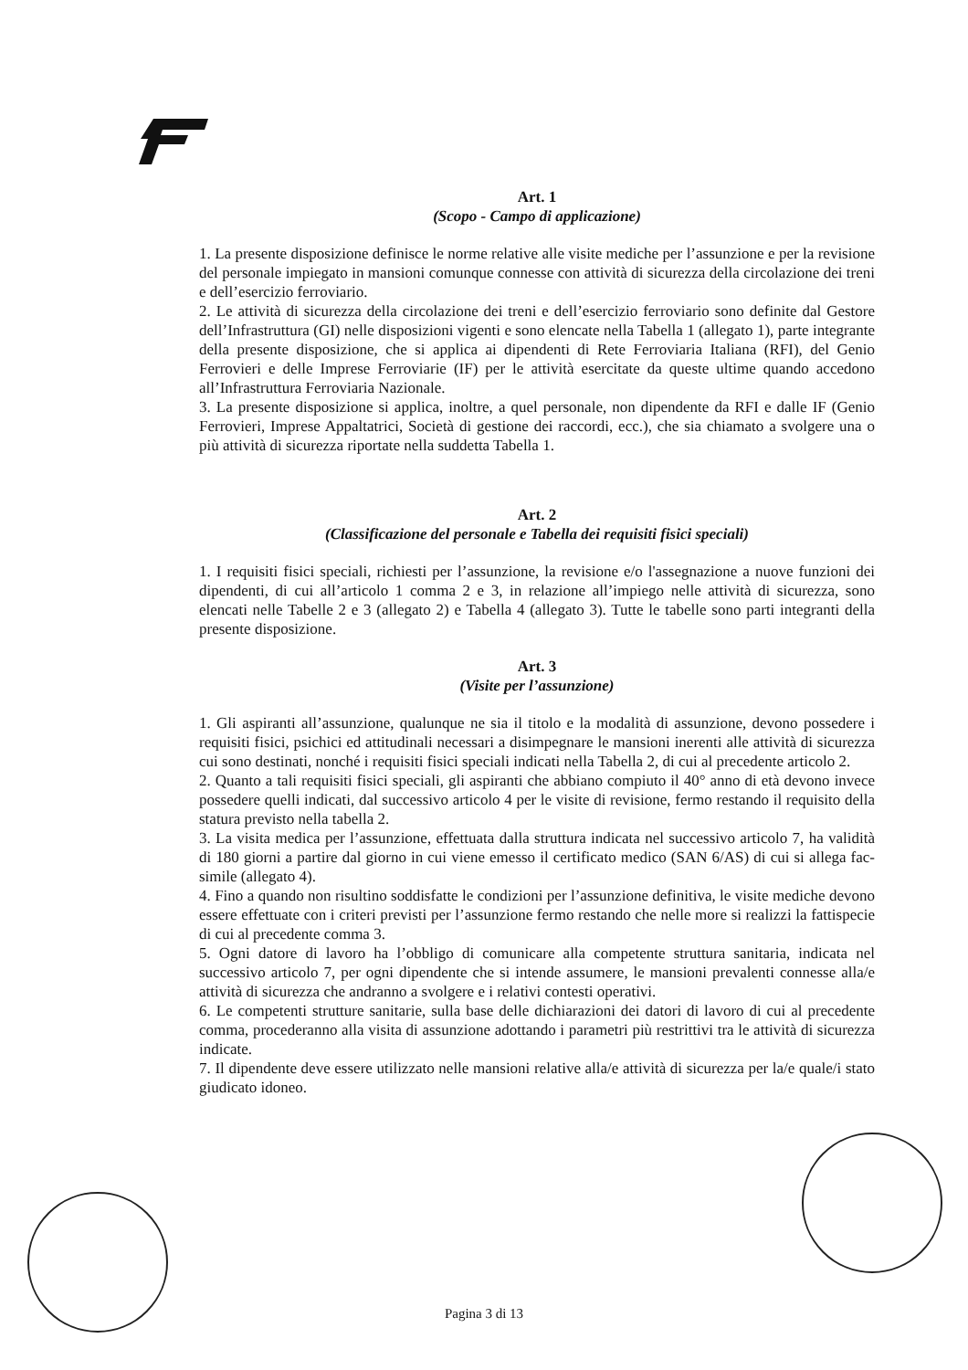Art. 1
(Scopo - Campo di applicazione)
1. La presente disposizione definisce le norme relative alle visite mediche per l’assunzione e per la revisione del personale impiegato in mansioni comunque connesse con attività di sicurezza della circolazione dei treni e dell’esercizio ferroviario.
2. Le attività di sicurezza della circolazione dei treni e dell’esercizio ferroviario sono definite dal Gestore dell’Infrastruttura (GI) nelle disposizioni vigenti e sono elencate nella Tabella 1 (allegato 1), parte integrante della presente disposizione, che si applica ai dipendenti di Rete Ferroviaria Italiana (RFI), del Genio Ferrovieri e delle Imprese Ferroviarie (IF) per le attività esercitate da queste ultime quando accedono all’Infrastruttura Ferroviaria Nazionale.
3. La presente disposizione si applica, inoltre, a quel personale, non dipendente da RFI e dalle IF (Genio Ferrovieri, Imprese Appaltatrici, Società di gestione dei raccordi, ecc.), che sia chiamato a svolgere una o più attività di sicurezza riportate nella suddetta Tabella 1.
Art. 2
(Classificazione del personale e Tabella dei requisiti fisici speciali)
1. I requisiti fisici speciali, richiesti per l’assunzione, la revisione e/o l'assegnazione a nuove funzioni dei dipendenti, di cui all’articolo 1 comma 2 e 3, in relazione all’impiego nelle attività di sicurezza, sono elencati nelle Tabelle 2 e 3 (allegato 2) e Tabella 4 (allegato 3). Tutte le tabelle sono parti integranti della presente disposizione.
Art. 3
(Visite per l’assunzione)
1. Gli aspiranti all’assunzione, qualunque ne sia il titolo e la modalità di assunzione, devono possedere i requisiti fisici, psichici ed attitudinali necessari a disimpegnare le mansioni inerenti alle attività di sicurezza cui sono destinati, nonché i requisiti fisici speciali indicati nella Tabella 2, di cui al precedente articolo 2.
2. Quanto a tali requisiti fisici speciali, gli aspiranti che abbiano compiuto il 40° anno di età devono invece possedere quelli indicati, dal successivo articolo 4 per le visite di revisione, fermo restando il requisito della statura previsto nella tabella 2.
3. La visita medica per l’assunzione, effettuata dalla struttura indicata nel successivo articolo 7, ha validità di 180 giorni a partire dal giorno in cui viene emesso il certificato medico (SAN 6/AS) di cui si allega fac-simile (allegato 4).
4. Fino a quando non risultino soddisfatte le condizioni per l’assunzione definitiva, le visite mediche devono essere effettuate con i criteri previsti per l’assunzione fermo restando che nelle more si realizzi la fattispecie di cui al precedente comma 3.
5. Ogni datore di lavoro ha l’obbligo di comunicare alla competente struttura sanitaria, indicata nel successivo articolo 7, per ogni dipendente che si intende assumere, le mansioni prevalenti connesse alla/e attività di sicurezza che andranno a svolgere e i relativi contesti operativi.
6. Le competenti strutture sanitarie, sulla base delle dichiarazioni dei datori di lavoro di cui al precedente comma, procederanno alla visita di assunzione adottando i parametri più restrittivi tra le attività di sicurezza indicate.
7. Il dipendente deve essere utilizzato nelle mansioni relative alla/e attività di sicurezza per la/e quale/i stato giudicato idoneo.
Pagina 3 di 13